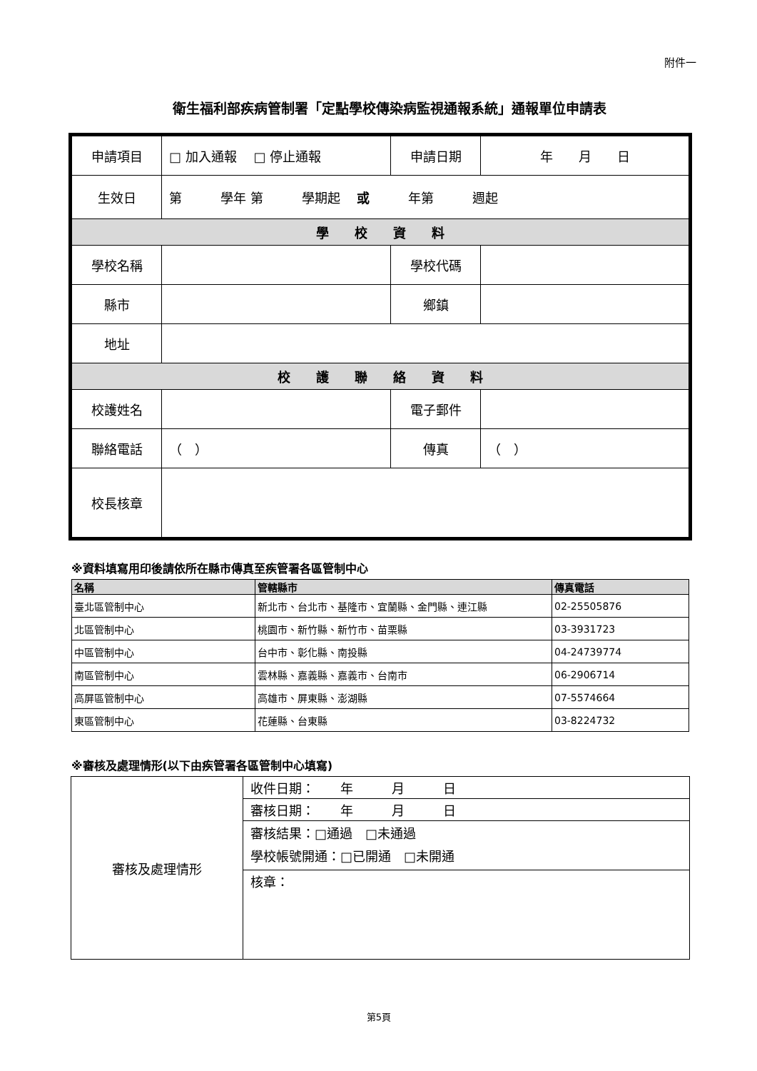附件一
衛生福利部疾病管制署「定點學校傳染病監視通報系統」通報單位申請表
| 申請項目 | □ 加入通報 □ 停止通報 | 申請日期 | 年 月 日 |
| 生效日 | 第 學年 第 學期起 或 年第 週起 | | |
| 學 校 資 料 | | | |
| 學校名稱 | | 學校代碼 | |
| 縣市 | | 鄉鎮 | |
| 地址 | | | |
| 校 護 聯 絡 資 料 | | | |
| 校護姓名 | | 電子郵件 | |
| 聯絡電話 | （ ） | 傳真 | （ ） |
| 校長核章 | | | |
※資料填寫用印後請依所在縣市傳真至疾管署各區管制中心
| 名稱 | 管轄縣市 | 傳真電話 |
| --- | --- | --- |
| 臺北區管制中心 | 新北市、台北市、基隆市、宜蘭縣、金門縣、連江縣 | 02-25505876 |
| 北區管制中心 | 桃園市、新竹縣、新竹市、苗栗縣 | 03-3931723 |
| 中區管制中心 | 台中市、彰化縣、南投縣 | 04-24739774 |
| 南區管制中心 | 雲林縣、嘉義縣、嘉義市、台南市 | 06-2906714 |
| 高屏區管制中心 | 高雄市、屏東縣、澎湖縣 | 07-5574664 |
| 東區管制中心 | 花蓮縣、台東縣 | 03-8224732 |
※審核及處理情形(以下由疾管署各區管制中心填寫)
| 審核及處理情形 | 收件日期： 年 月 日 |
| | 審核日期： 年 月 日 |
| | 審核結果：□通過 □未通過 學校帳號開通：□已開通 □未開通 |
| | 核章： |
第5頁